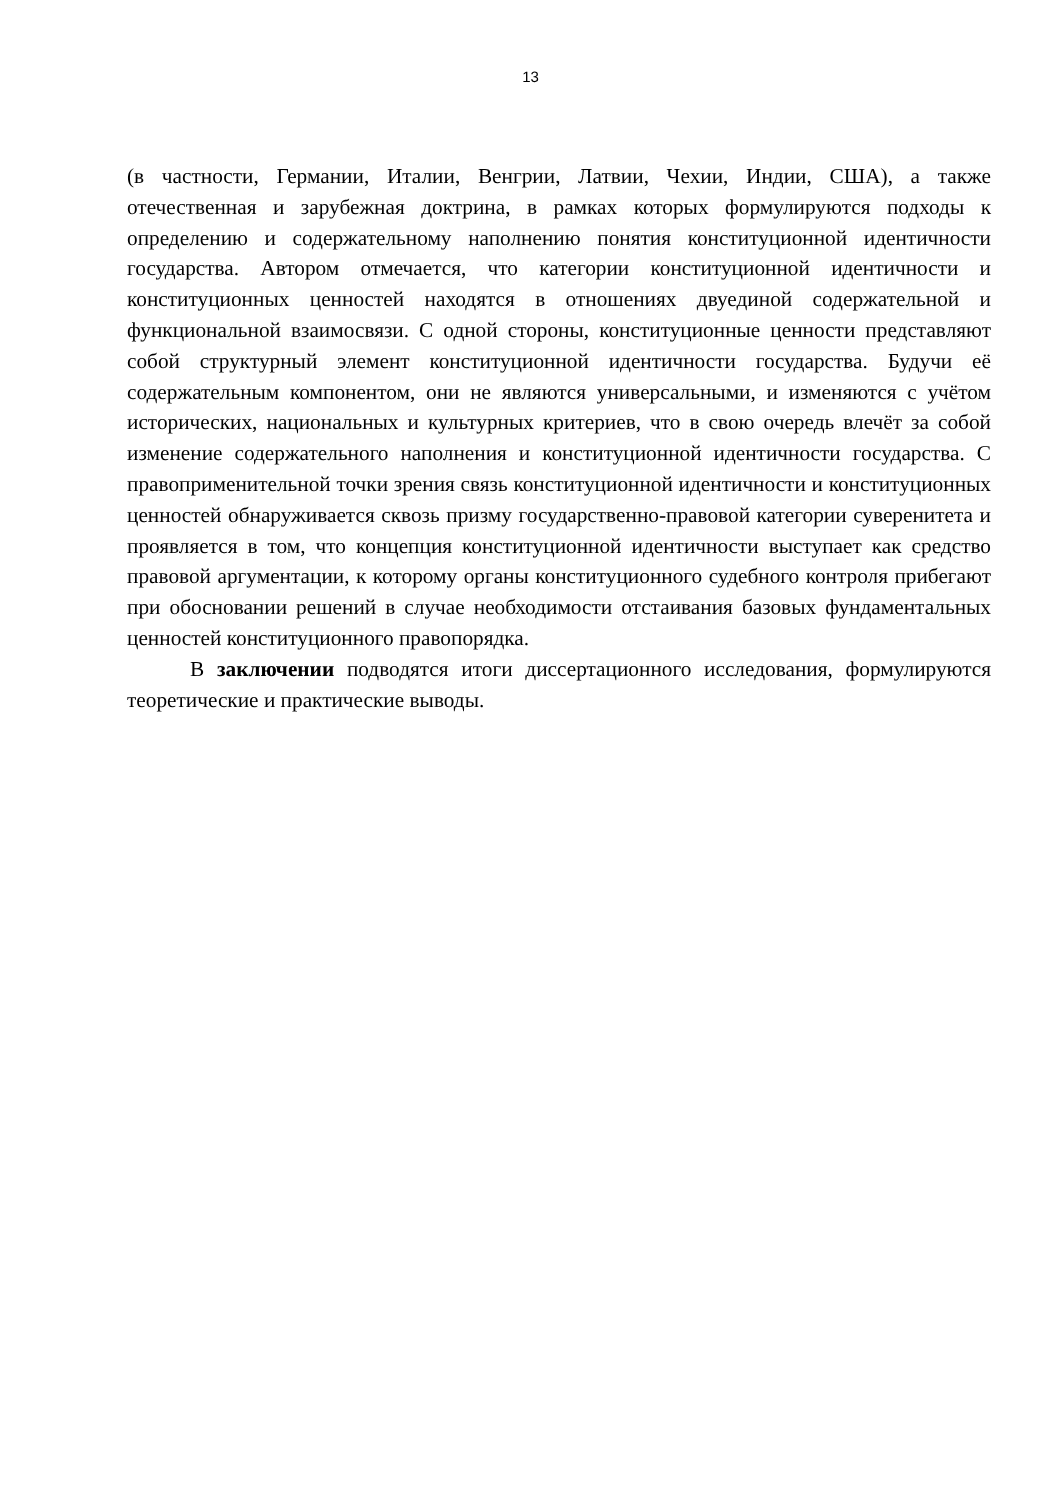13
(в частности, Германии, Италии, Венгрии, Латвии, Чехии, Индии, США), а также отечественная и зарубежная доктрина, в рамках которых формулируются подходы к определению и содержательному наполнению понятия конституционной идентичности государства. Автором отмечается, что категории конституционной идентичности и конституционных ценностей находятся в отношениях двуединой содержательной и функциональной взаимосвязи. С одной стороны, конституционные ценности представляют собой структурный элемент конституционной идентичности государства. Будучи её содержательным компонентом, они не являются универсальными, и изменяются с учётом исторических, национальных и культурных критериев, что в свою очередь влечёт за собой изменение содержательного наполнения и конституционной идентичности государства. С правоприменительной точки зрения связь конституционной идентичности и конституционных ценностей обнаруживается сквозь призму государственно-правовой категории суверенитета и проявляется в том, что концепция конституционной идентичности выступает как средство правовой аргументации, к которому органы конституционного судебного контроля прибегают при обосновании решений в случае необходимости отстаивания базовых фундаментальных ценностей конституционного правопорядка.
В заключении подводятся итоги диссертационного исследования, формулируются теоретические и практические выводы.